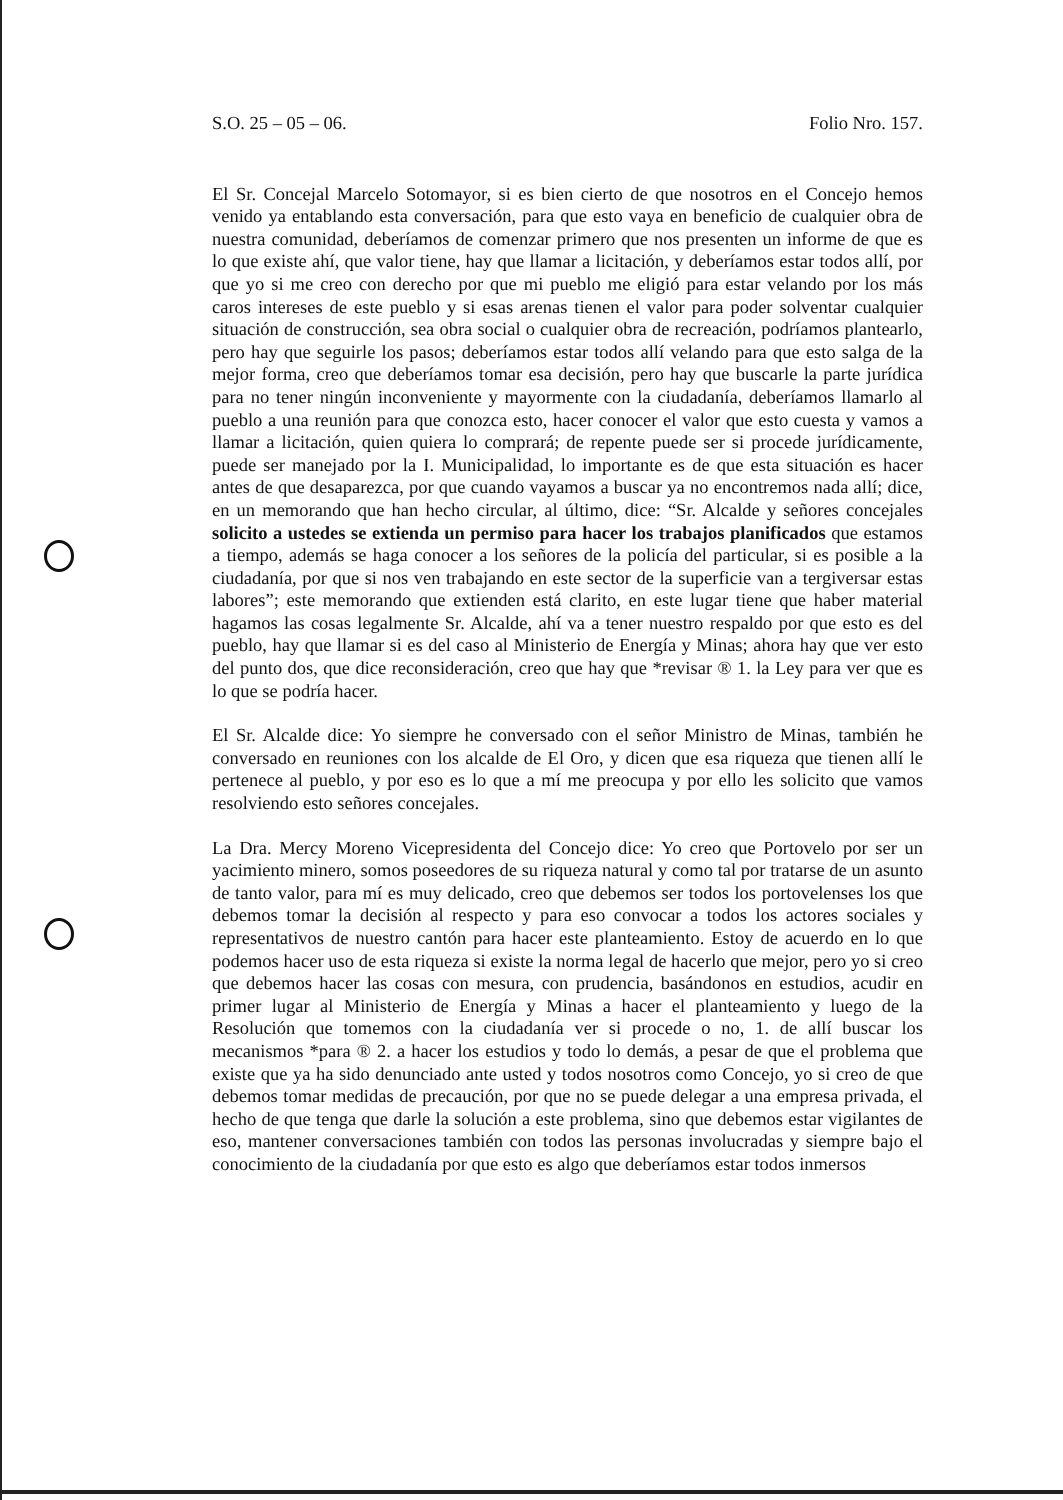S.O. 25 – 05 – 06. Folio Nro. 157.
El Sr. Concejal Marcelo Sotomayor, si es bien cierto de que nosotros en el Concejo hemos venido ya entablando esta conversación, para que esto vaya en beneficio de cualquier obra de nuestra comunidad, deberíamos de comenzar primero que nos presenten un informe de que es lo que existe ahí, que valor tiene, hay que llamar a licitación, y deberíamos estar todos allí, por que yo si me creo con derecho por que mi pueblo me eligió para estar velando por los más caros intereses de este pueblo y si esas arenas tienen el valor para poder solventar cualquier situación de construcción, sea obra social o cualquier obra de recreación, podríamos plantearlo, pero hay que seguirle los pasos; deberíamos estar todos allí velando para que esto salga de la mejor forma, creo que deberíamos tomar esa decisión, pero hay que buscarle la parte jurídica para no tener ningún inconveniente y mayormente con la ciudadanía, deberíamos llamarlo al pueblo a una reunión para que conozca esto, hacer conocer el valor que esto cuesta y vamos a llamar a licitación, quien quiera lo comprará; de repente puede ser si procede jurídicamente, puede ser manejado por la I. Municipalidad, lo importante es de que esta situación es hacer antes de que desaparezca, por que cuando vayamos a buscar ya no encontremos nada allí; dice, en un memorando que han hecho circular, al último, dice: “Sr. Alcalde y señores concejales solicito a ustedes se extienda un permiso para hacer los trabajos planificados que estamos a tiempo, además se haga conocer a los señores de la policía del particular, si es posible a la ciudadanía, por que si nos ven trabajando en este sector de la superficie van a tergiversar estas labores”; este memorando que extienden está clarito, en este lugar tiene que haber material hagamos las cosas legalmente Sr. Alcalde, ahí va a tener nuestro respaldo por que esto es del pueblo, hay que llamar si es del caso al Ministerio de Energía y Minas; ahora hay que ver esto del punto dos, que dice reconsideración, creo que hay que *revisar ® 1. la Ley para ver que es lo que se podría hacer.
El Sr. Alcalde dice: Yo siempre he conversado con el señor Ministro de Minas, también he conversado en reuniones con los alcalde de El Oro, y dicen que esa riqueza que tienen allí le pertenece al pueblo, y por eso es lo que a mí me preocupa y por ello les solicito que vamos resolviendo esto señores concejales.
La Dra. Mercy Moreno Vicepresidenta del Concejo dice: Yo creo que Portovelo por ser un yacimiento minero, somos poseedores de su riqueza natural y como tal por tratarse de un asunto de tanto valor, para mí es muy delicado, creo que debemos ser todos los portovelenses los que debemos tomar la decisión al respecto y para eso convocar a todos los actores sociales y representativos de nuestro cantón para hacer este planteamiento. Estoy de acuerdo en lo que podemos hacer uso de esta riqueza si existe la norma legal de hacerlo que mejor, pero yo si creo que debemos hacer las cosas con mesura, con prudencia, basándonos en estudios, acudir en primer lugar al Ministerio de Energía y Minas a hacer el planteamiento y luego de la Resolución que tomemos con la ciudadanía ver si procede o no, 1. de allí buscar los mecanismos *para ® 2. a hacer los estudios y todo lo demás, a pesar de que el problema que existe que ya ha sido denunciado ante usted y todos nosotros como Concejo, yo si creo de que debemos tomar medidas de precaución, por que no se puede delegar a una empresa privada, el hecho de que tenga que darle la solución a este problema, sino que debemos estar vigilantes de eso, mantener conversaciones también con todos las personas involucradas y siempre bajo el conocimiento de la ciudadanía por que esto es algo que deberíamos estar todos inmersos